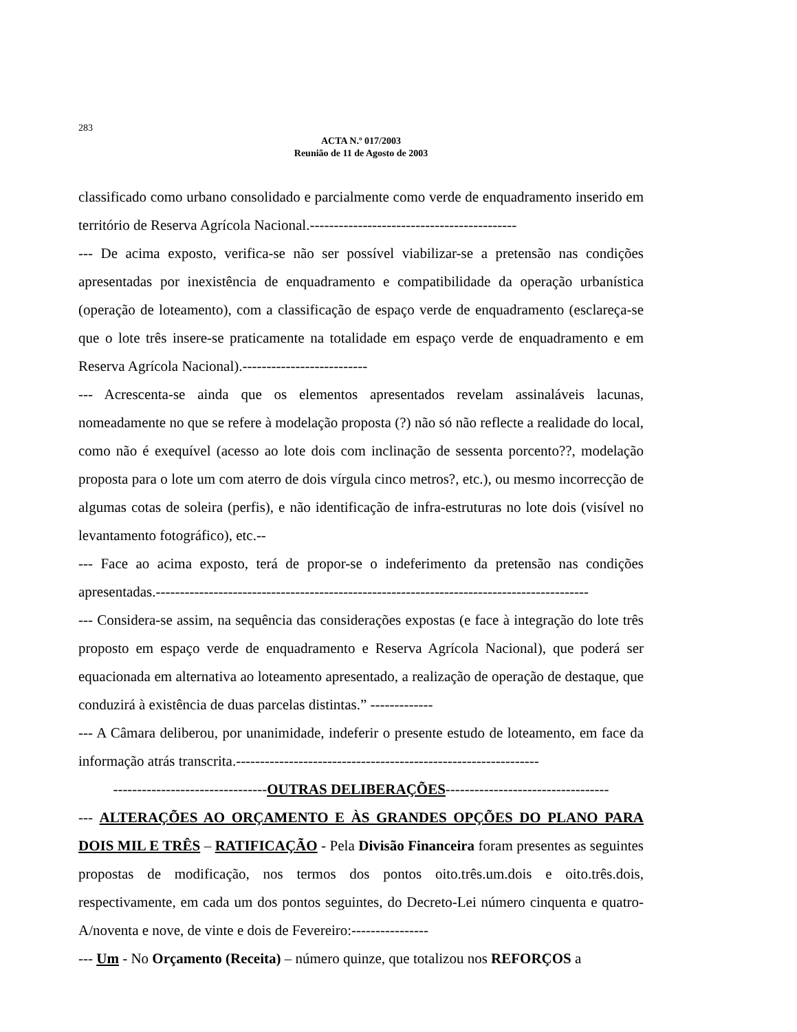283
ACTA N.º 017/2003
Reunião de 11 de Agosto de 2003
classificado como urbano consolidado e parcialmente como verde de enquadramento inserido em território de Reserva Agrícola Nacional.-------------------------------------------
--- De acima exposto, verifica-se não ser possível viabilizar-se a pretensão nas condições apresentadas por inexistência de enquadramento e compatibilidade da operação urbanística (operação de loteamento), com a classificação de espaço verde de enquadramento (esclareça-se que o lote três insere-se praticamente na totalidade em espaço verde de enquadramento e em Reserva Agrícola Nacional).--------------------------
--- Acrescenta-se ainda que os elementos apresentados revelam assinaláveis lacunas, nomeadamente no que se refere à modelação proposta (?) não só não reflecte a realidade do local, como não é exequível (acesso ao lote dois com inclinação de sessenta porcento??, modelação proposta para o lote um com aterro de dois vírgula cinco metros?, etc.), ou mesmo incorrecção de algumas cotas de soleira (perfis), e não identificação de infra-estruturas no lote dois (visível no levantamento fotográfico), etc.--
--- Face ao acima exposto, terá de propor-se o indeferimento da pretensão nas condições apresentadas.------------------------------------------------------------------------------------------
--- Considera-se assim, na sequência das considerações expostas (e face à integração do lote três proposto em espaço verde de enquadramento e Reserva Agrícola Nacional), que poderá ser equacionada em alternativa ao loteamento apresentado, a realização de operação de destaque, que conduzirá à existência de duas parcelas distintas.” -------------
--- A Câmara deliberou, por unanimidade, indeferir o presente estudo de loteamento, em face da informação atrás transcrita.---------------------------------------------------------------
--------------------------------OUTRAS DELIBERAÇÕES----------------------------------
--- ALTERAÇÕES AO ORÇAMENTO E ÀS GRANDES OPÇÕES DO PLANO PARA DOIS MIL E TRÊS – RATIFICAÇÃO - Pela Divisão Financeira foram presentes as seguintes propostas de modificação, nos termos dos pontos oito.três.um.dois e oito.três.dois, respectivamente, em cada um dos pontos seguintes, do Decreto-Lei número cinquenta e quatro-A/noventa e nove, de vinte e dois de Fevereiro:----------------
--- Um - No Orçamento (Receita) – número quinze, que totalizou nos REFORÇOS a